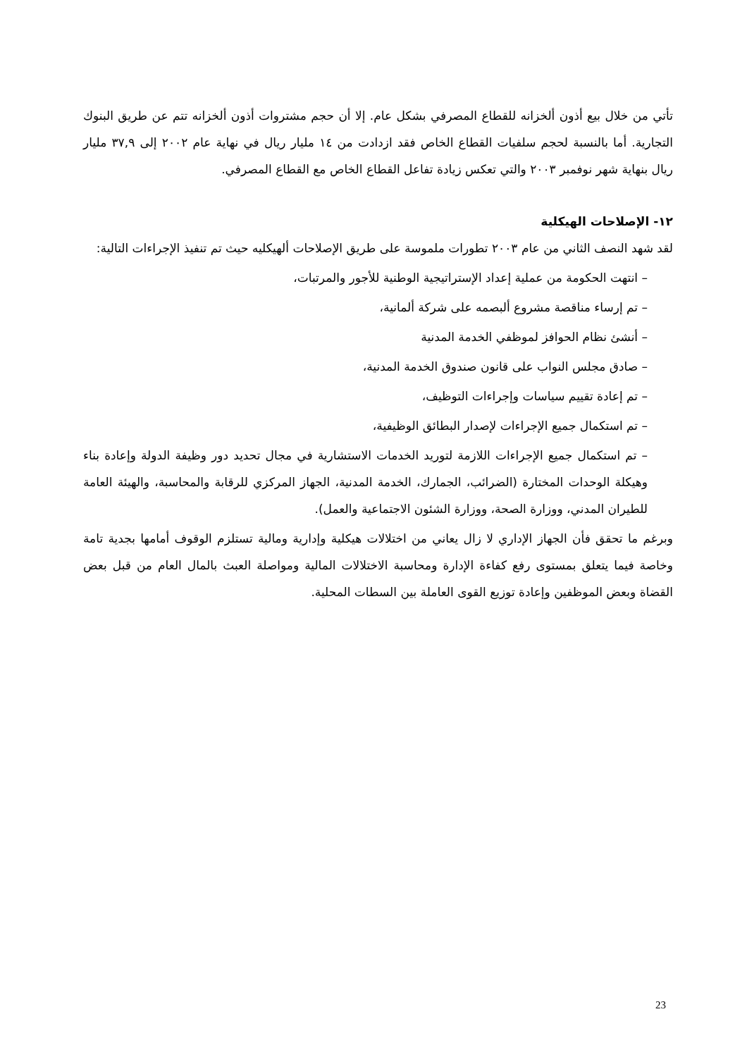تأتي من خلال بيع أذون ألخزانه للقطاع المصرفي بشكل عام. إلا أن حجم مشتروات أذون ألخزانه تتم عن طريق البنوك التجارية. أما بالنسبة لحجم سلفيات القطاع الخاص فقد ازدادت من ١٤ مليار ريال في نهاية عام ٢٠٠٢ إلى ٣٧,٩ مليار ريال بنهاية شهر نوفمبر ٢٠٠٣ والتي تعكس زيادة تفاعل القطاع الخاص مع القطاع المصرفي.
١٢- الإصلاحات الهيكلية
لقد شهد النصف الثاني من عام ٢٠٠٣ تطورات ملموسة على طريق الإصلاحات ألهيكليه حيث تم تنفيذ الإجراءات التالية:
– انتهت الحكومة من عملية إعداد الإستراتيجية الوطنية للأجور والمرتبات،
– تم إرساء مناقصة مشروع ألبصمه على شركة ألمانية،
– أنشئ نظام الحوافز لموظفي الخدمة المدنية
– صادق مجلس النواب على قانون صندوق الخدمة المدنية،
– تم إعادة تقييم سياسات وإجراءات التوظيف،
– تم استكمال جميع الإجراءات لإصدار البطائق الوظيفية،
– تم استكمال جميع الإجراءات اللازمة لتوريد الخدمات الاستشارية في مجال تحديد دور وظيفة الدولة وإعادة بناء وهيكلة الوحدات المختارة (الضرائب، الجمارك، الخدمة المدنية، الجهاز المركزي للرقابة والمحاسبة، والهيئة العامة للطيران المدني، ووزارة الصحة، ووزارة الشئون الاجتماعية والعمل).
وبرغم ما تحقق فأن الجهاز الإداري لا زال يعاني من اختلالات هيكلية وإدارية ومالية تستلزم الوقوف أمامها بجدية تامة وخاصة فيما يتعلق بمستوى رفع كفاءة الإدارة ومحاسبة الاختلالات المالية ومواصلة العبث بالمال العام من قبل بعض القضاة وبعض الموظفين وإعادة توزيع القوى العاملة بين السطات المحلية.
23